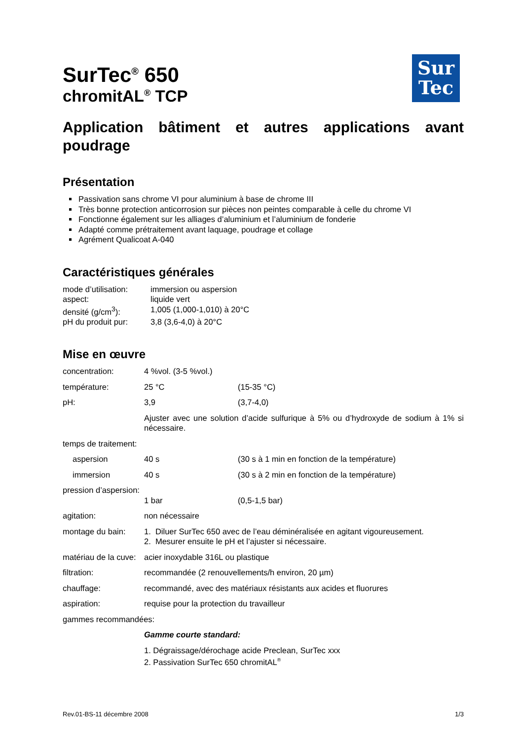Sur
Tec
SurTec<sup>®</sup> 650
chromitAL<sup>®</sup> TCP
Application bâtiment et autres applications avant poudrage
Présentation
Passivation sans chrome VI pour aluminium à base de chrome III
Très bonne protection anticorrosion sur pièces non peintes comparable à celle du chrome VI
Fonctionne également sur les alliages d’aluminium et l’aluminium de fonderie
Adapté comme prétraitement avant laquage, poudrage et collage
Agrément Qualicoat A-040
Caractéristiques générales
| mode d’utilisation: | immersion ou aspersion |
| aspect: | liquide vert |
| densité (g/cm<sup>3</sup>): | 1,005 (1,000-1,010) à 20°C |
| pH du produit pur: | 3,8 (3,6-4,0) à 20°C |
Mise en œuvre
| concentration: | 4 %vol. (3-5 %vol.) | |
| température: | 25 °C | (15-35 °C) |
| pH: | 3,9 | (3,7-4,0) |
| | Ajuster avec une solution d’acide sulfurique à 5% ou d’hydroxyde de sodium à 1% si nécessaire. | |
| temps de traitement: | | |
| aspersion | 40 s | (30 s à 1 min en fonction de la température) |
| immersion | 40 s | (30 s à 2 min en fonction de la température) |
| pression d’aspersion: | | |
| | 1 bar | (0,5-1,5 bar) |
| agitation: | non nécessaire | |
| montage du bain: | 1. Diluer SurTec 650 avec de l’eau déminéralisée en agitant vigoureusement. 2. Mesurer ensuite le pH et l’ajuster si nécessaire. | |
| matériau de la cuve: | acier inoxydable 316L ou plastique | |
| filtration: | recommandée (2 renouvellements/h environ, 20 µm) | |
| chauffage: | recommandé, avec des matériaux résistants aux acides et fluorures | |
| aspiration: | requise pour la protection du travailleur | |
| gammes recommandées: | | |
| | Gamme courte standard: | |
| | 1. Dégraissage/dérochage acide Preclean, SurTec xxx 2. Passivation SurTec 650 chromitAL<sup>®</sup> | |
Rev.01-BS-11 décembre 2008 1/3